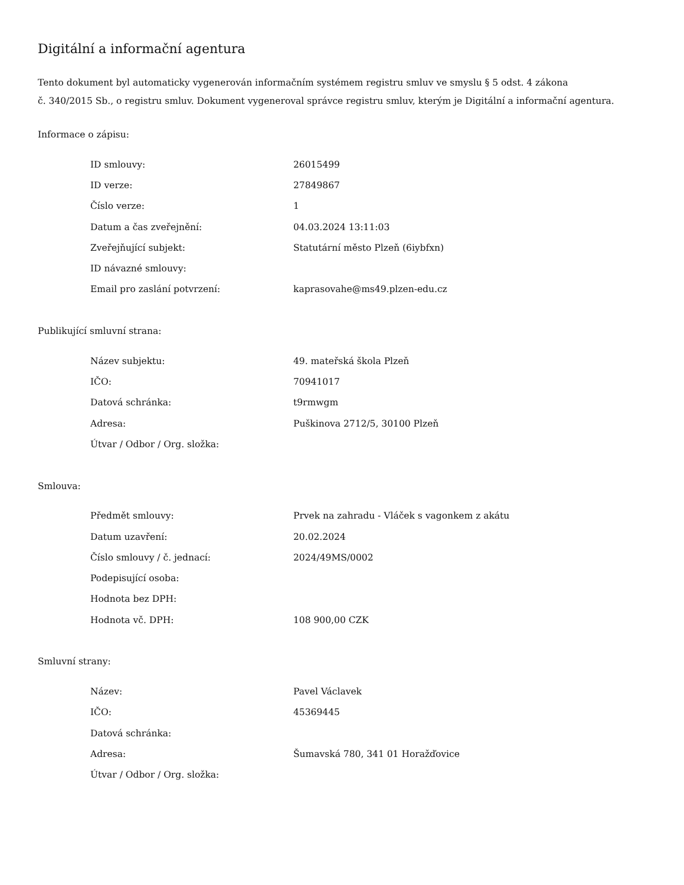Digitální a informační agentura
Tento dokument byl automaticky vygenerován informačním systémem registru smluv ve smyslu § 5 odst. 4 zákona
č. 340/2015 Sb., o registru smluv. Dokument vygeneroval správce registru smluv, kterým je Digitální a informační agentura.
Informace o zápisu:
| ID smlouvy: | 26015499 |
| ID verze: | 27849867 |
| Číslo verze: | 1 |
| Datum a čas zveřejnění: | 04.03.2024 13:11:03 |
| Zveřejňující subjekt: | Statutární město Plzeň (6iybfxn) |
| ID návazné smlouvy: | |
| Email pro zaslání potvrzení: | kaprasovahe@ms49.plzen-edu.cz |
Publikující smluvní strana:
| Název subjektu: | 49. mateřská škola Plzeň |
| IČO: | 70941017 |
| Datová schránka: | t9rmwgm |
| Adresa: | Puškinova 2712/5, 30100 Plzeň |
| Útvar / Odbor / Org. složka: | |
Smlouva:
| Předmět smlouvy: | Prvek na zahradu - Vláček s vagonkem z akátu |
| Datum uzavření: | 20.02.2024 |
| Číslo smlouvy / č. jednací: | 2024/49MS/0002 |
| Podepisující osoba: | |
| Hodnota bez DPH: | |
| Hodnota vč. DPH: | 108 900,00 CZK |
Smluvní strany:
| Název: | Pavel Václavek |
| IČO: | 45369445 |
| Datová schránka: | |
| Adresa: | Šumavská 780, 341 01 Horažďovice |
| Útvar / Odbor / Org. složka: | |